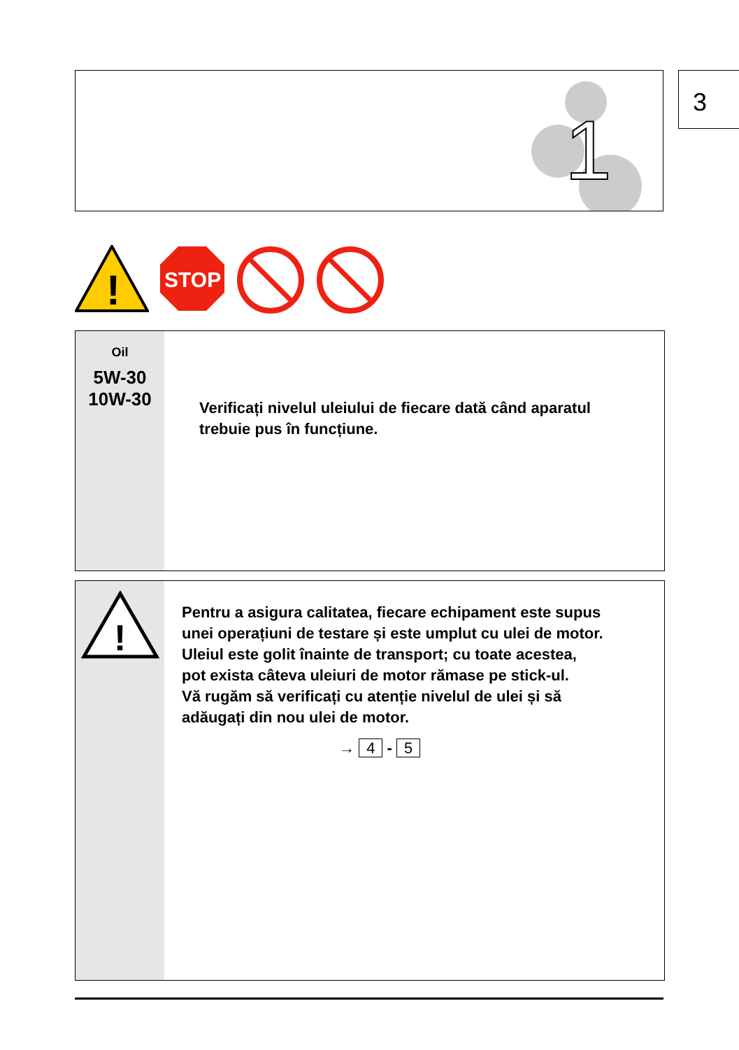1
3
!
STOP
Oil
5W-30
10W-30
Verificați nivelul uleiului de fiecare dată când aparatul
trebuie pus în funcțiune.
!
Pentru a asigura calitatea, fiecare echipament este supus
unei operațiuni de testare și este umplut cu ulei de motor.
Uleiul este golit înainte de transport; cu toate acestea,
pot exista câteva uleiuri de motor rămase pe stick-ul.
Vă rugăm să verificați cu atenție nivelul de ulei și să
adăugați din nou ulei de motor.
→ 4 - 5